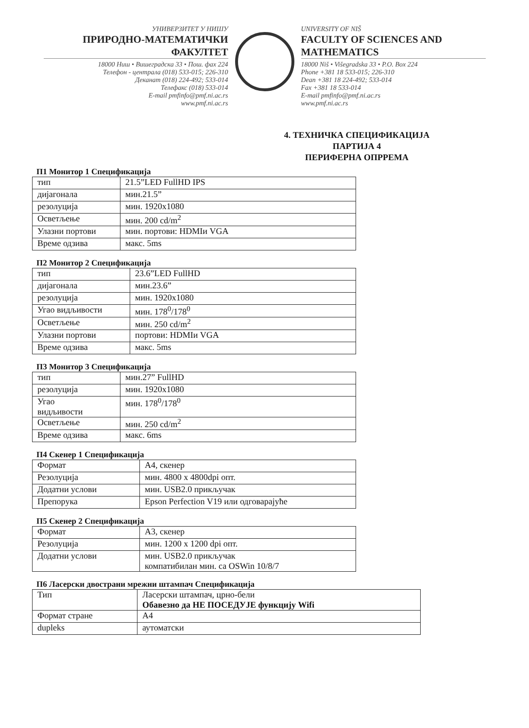УНИВЕРЗИТЕТ У НИШУ
ПРИРОДНО-МАТЕМАТИЧКИ ФАКУЛТЕТ
18000 Ниш • Вишеградска 33 • Пош. фах 224
Телефон - централа (018) 533-015; 226-310
Деканат (018) 224-492; 533-014
Телефакс (018) 533-014
E-mail pmfinfo@pmf.ni.ac.rs
www.pmf.ni.ac.rs
UNIVERSITY OF NIŠ
FACULTY OF SCIENCES AND MATHEMATICS
18000 Niš • Višegradska 33 • P.O. Box 224
Phone +381 18 533-015; 226-310
Dean +381 18 224-492; 533-014
Fax +381 18 533-014
E-mail pmfinfo@pmf.ni.ac.rs
www.pmf.ni.ac.rs
4. ТЕХНИЧКА СПЕЦИФИКАЦИЈА
ПАРТИЈА 4
ПЕРИФЕРНА ОПРРЕМА
П1 Монитор 1 Спецификација
| тип | 21.5”LED FullHD IPS |
| дијагонала | мин.21.5” |
| резолуција | мин. 1920x1080 |
| Осветљење | мин. 200 cd/m<sup>2</sup> |
| Улазни портови | мин. портови: HDMIи VGA |
| Време одзива | макс. 5ms |
П2 Монитор 2 Спецификација
| тип | 23.6”LED FullHD |
| дијагонала | мин.23.6” |
| резолуција | мин. 1920x1080 |
| Угао видљивости | мин. 178<sup>0</sup>/178<sup>0</sup> |
| Осветљење | мин. 250 cd/m<sup>2</sup> |
| Улазни портови | портови: HDMIи VGA |
| Време одзива | макс. 5ms |
П3 Монитор 3 Спецификација
| тип | мин.27” FullHD |
| резолуција | мин. 1920x1080 |
| Угао видљивости | мин. 178<sup>0</sup>/178<sup>0</sup> |
| Осветљење | мин. 250 cd/m<sup>2</sup> |
| Време одзива | макс. 6ms |
П4 Скенер 1 Спецификација
| Формат | А4, скенер |
| Резолуција | мин. 4800 x 4800dpi опт. |
| Додатни услови | мин. USB2.0 прикључак |
| Препорука | Epson Perfection V19 или одговарајуће |
П5 Скенер 2 Спецификација
| Формат | А3, скенер |
| Резолуција | мин. 1200 x 1200 dpi опт. |
| Додатни услови | мин. USB2.0 прикључак компатибилан мин. са OSWin 10/8/7 |
П6 Ласерски двострани мрежни штампач Спецификација
| Тип | Ласерски штампач, црно-бели Обавезно да НЕ ПОСЕДУЈЕ функцију Wifi |
| Формат стране | А4 |
| dupleks | аутоматски |